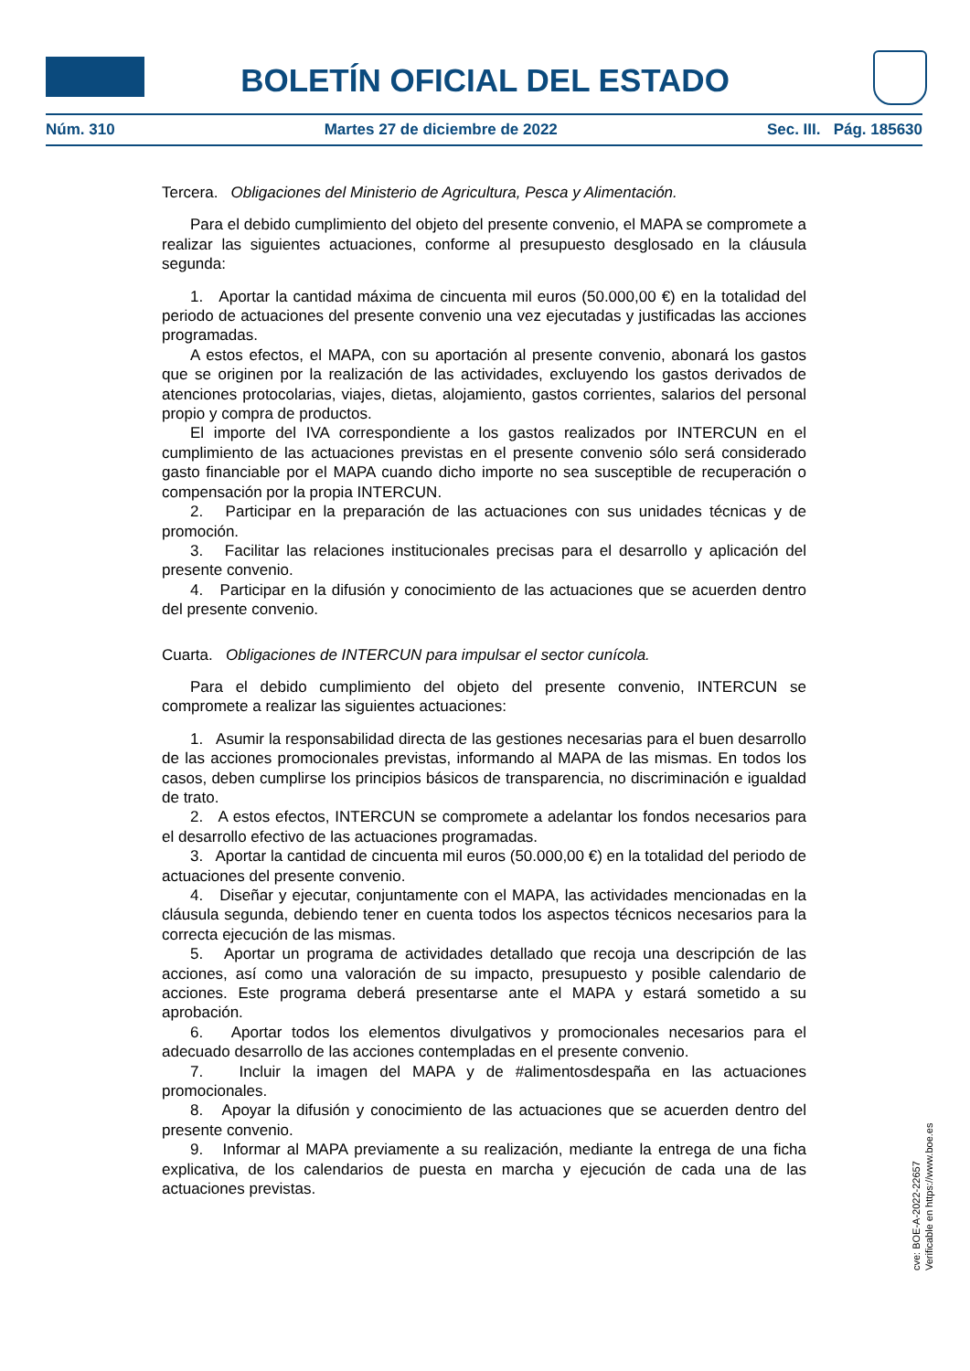BOLETÍN OFICIAL DEL ESTADO
Núm. 310 Martes 27 de diciembre de 2022 Sec. III. Pág. 185630
Tercera. Obligaciones del Ministerio de Agricultura, Pesca y Alimentación.
Para el debido cumplimiento del objeto del presente convenio, el MAPA se compromete a realizar las siguientes actuaciones, conforme al presupuesto desglosado en la cláusula segunda:
1. Aportar la cantidad máxima de cincuenta mil euros (50.000,00 €) en la totalidad del periodo de actuaciones del presente convenio una vez ejecutadas y justificadas las acciones programadas.
A estos efectos, el MAPA, con su aportación al presente convenio, abonará los gastos que se originen por la realización de las actividades, excluyendo los gastos derivados de atenciones protocolarias, viajes, dietas, alojamiento, gastos corrientes, salarios del personal propio y compra de productos.
El importe del IVA correspondiente a los gastos realizados por INTERCUN en el cumplimiento de las actuaciones previstas en el presente convenio sólo será considerado gasto financiable por el MAPA cuando dicho importe no sea susceptible de recuperación o compensación por la propia INTERCUN.
2. Participar en la preparación de las actuaciones con sus unidades técnicas y de promoción.
3. Facilitar las relaciones institucionales precisas para el desarrollo y aplicación del presente convenio.
4. Participar en la difusión y conocimiento de las actuaciones que se acuerden dentro del presente convenio.
Cuarta. Obligaciones de INTERCUN para impulsar el sector cunícola.
Para el debido cumplimiento del objeto del presente convenio, INTERCUN se compromete a realizar las siguientes actuaciones:
1. Asumir la responsabilidad directa de las gestiones necesarias para el buen desarrollo de las acciones promocionales previstas, informando al MAPA de las mismas. En todos los casos, deben cumplirse los principios básicos de transparencia, no discriminación e igualdad de trato.
2. A estos efectos, INTERCUN se compromete a adelantar los fondos necesarios para el desarrollo efectivo de las actuaciones programadas.
3. Aportar la cantidad de cincuenta mil euros (50.000,00 €) en la totalidad del periodo de actuaciones del presente convenio.
4. Diseñar y ejecutar, conjuntamente con el MAPA, las actividades mencionadas en la cláusula segunda, debiendo tener en cuenta todos los aspectos técnicos necesarios para la correcta ejecución de las mismas.
5. Aportar un programa de actividades detallado que recoja una descripción de las acciones, así como una valoración de su impacto, presupuesto y posible calendario de acciones. Este programa deberá presentarse ante el MAPA y estará sometido a su aprobación.
6. Aportar todos los elementos divulgativos y promocionales necesarios para el adecuado desarrollo de las acciones contempladas en el presente convenio.
7. Incluir la imagen del MAPA y de #alimentosdespaña en las actuaciones promocionales.
8. Apoyar la difusión y conocimiento de las actuaciones que se acuerden dentro del presente convenio.
9. Informar al MAPA previamente a su realización, mediante la entrega de una ficha explicativa, de los calendarios de puesta en marcha y ejecución de cada una de las actuaciones previstas.
cve: BOE-A-2022-22657
Verificable en https://www.boe.es